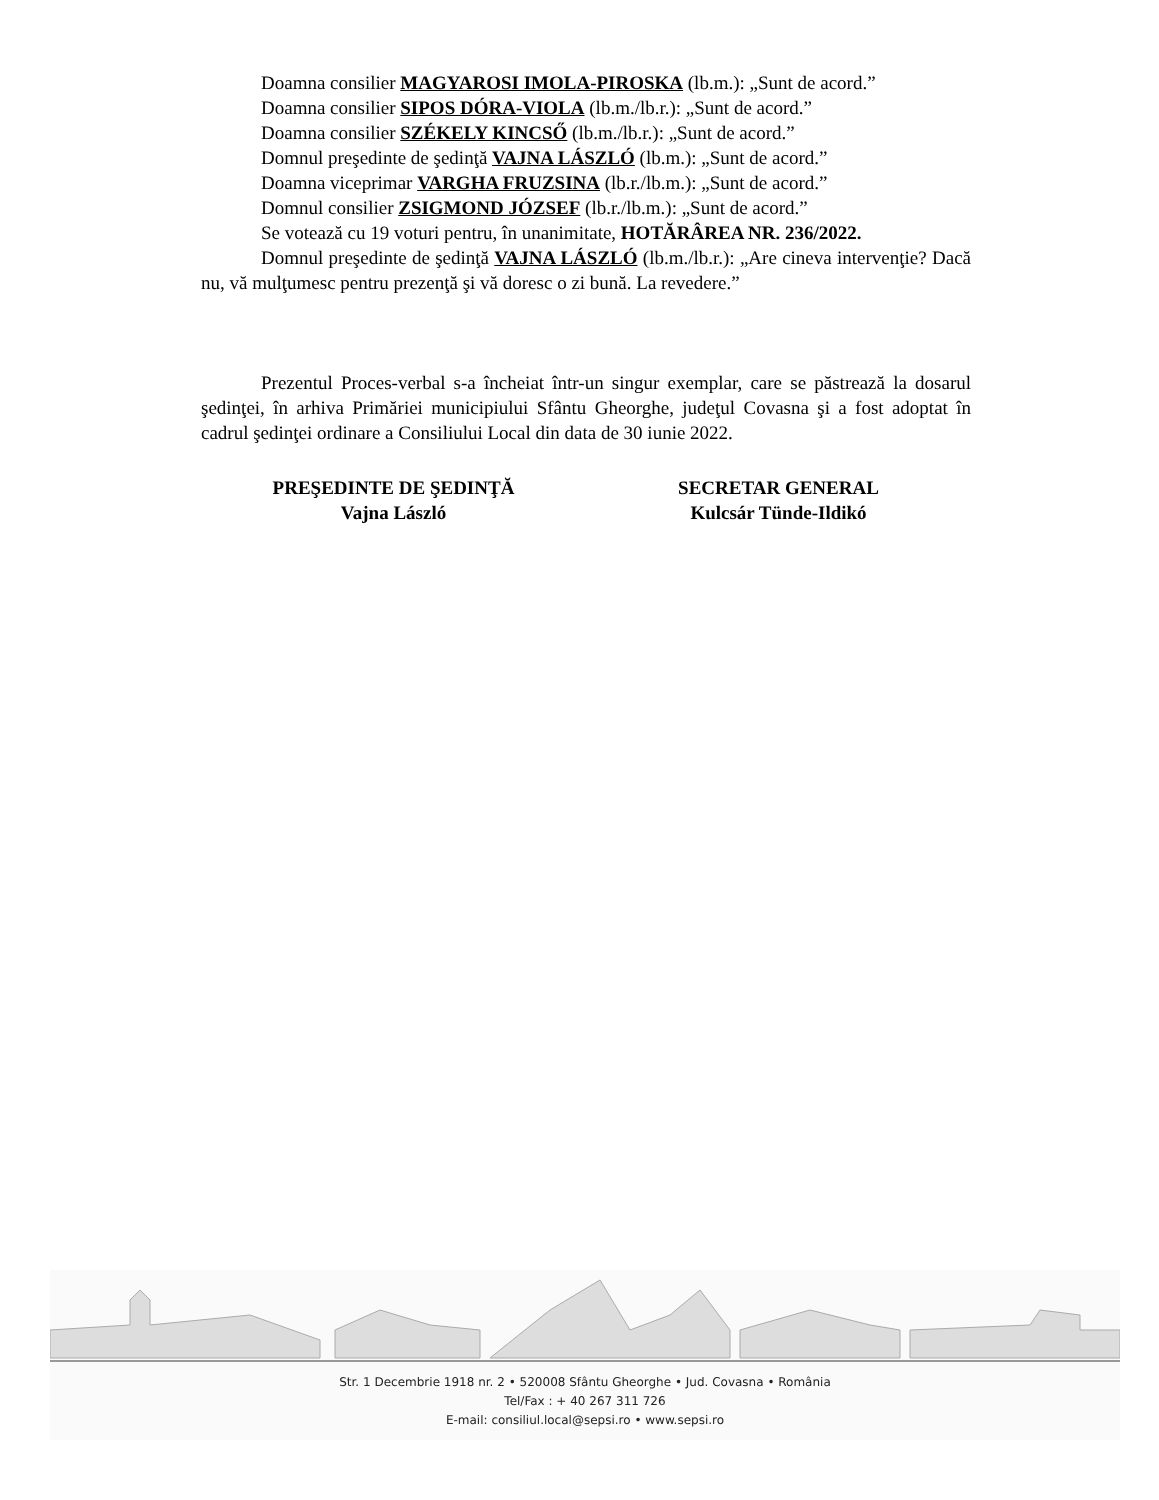Doamna consilier MAGYAROSI IMOLA-PIROSKA (lb.m.): „Sunt de acord.”
Doamna consilier SIPOS DÓRA-VIOLA (lb.m./lb.r.): „Sunt de acord.”
Doamna consilier SZÉKELY KINCSŐ (lb.m./lb.r.): „Sunt de acord.”
Domnul preşedinte de şedinţă VAJNA LÁSZLÓ (lb.m.): „Sunt de acord.”
Doamna viceprimar VARGHA FRUZSINA (lb.r./lb.m.): „Sunt de acord.”
Domnul consilier ZSIGMOND JÓZSEF (lb.r./lb.m.): „Sunt de acord.”
Se votează cu 19 voturi pentru, în unanimitate, HOTĂRÂREA NR. 236/2022.
Domnul preşedinte de şedinţă VAJNA LÁSZLÓ (lb.m./lb.r.): „Are cineva intervenţie? Dacă nu, vă mulţumesc pentru prezenţă şi vă doresc o zi bună. La revedere.”
Prezentul Proces-verbal s-a încheiat într-un singur exemplar, care se păstrează la dosarul şedinţei, în arhiva Primăriei municipiului Sfântu Gheorghe, judeţul Covasna şi a fost adoptat în cadrul şedinţei ordinare a Consiliului Local din data de 30 iunie 2022.
PREŞEDINTE DE ŞEDINŢĂ
Vajna László
SECRETAR GENERAL
Kulcsár Tünde-Ildikó
Str. 1 Decembrie 1918 nr. 2 • 520008 Sfântu Gheorghe • Jud. Covasna • România
Tel/Fax : + 40 267 311 726
E-mail: consiliul.local@sepsi.ro • www.sepsi.ro